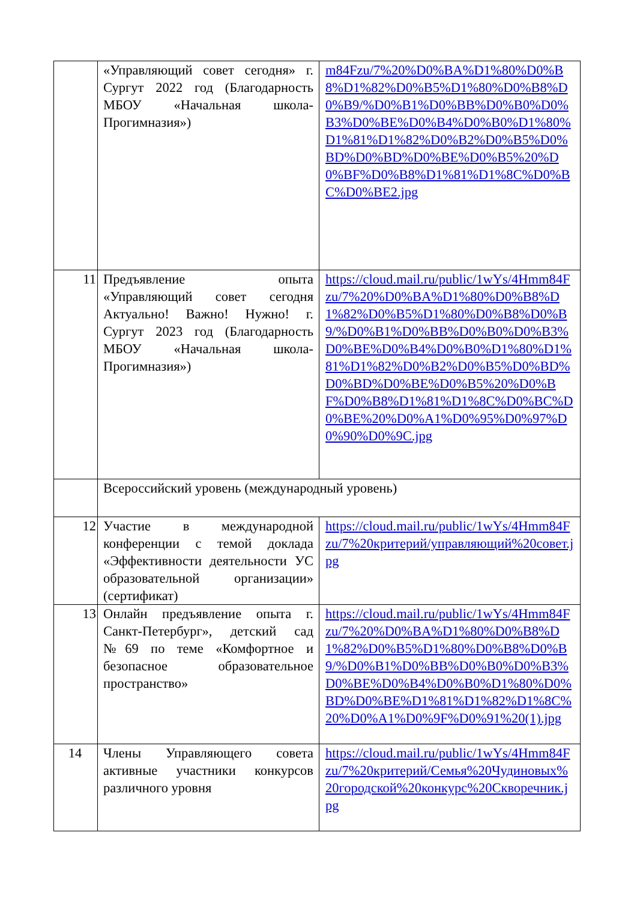| | «Управляющий совет сегодня» г. Сургут 2022 год (Благодарность МБОУ «Начальная школа-Прогимназия») | m84Fzu/7%20%D0%BA%D1%80%D0%B8%D1%82%D0%B5%D1%80%D0%B8%D0%B9/%D0%B1%D0%BB%D0%B0%D0%B3%D0%BE%D0%B4%D0%B0%D1%80%D1%81%D1%82%D0%B2%D0%B5%D0%BD%D0%BD%D0%BE%D0%B5%20%D0%BF%D0%B8%D1%81%D1%8C%D0%BC%D0%BE2.jpg |
| 11 | Предъявление опыта «Управляющий совет сегодня Актуально! Важно! Нужно! г. Сургут 2023 год (Благодарность МБОУ «Начальная школа-Прогимназия») | https://cloud.mail.ru/public/1wYs/4Hmm84Fzu/7%20%D0%BA%D1%80%D0%B8%D1%82%D0%B5%D1%80%D0%B8%D0%B9/%D0%B1%D0%BB%D0%B0%D0%B3%D0%BE%D0%B4%D0%B0%D1%80%D1%81%D1%82%D0%B2%D0%B5%D0%BD%D0%BD%D0%BE%D0%B5%20%D0%BF%D0%B8%D1%81%D1%8C%D0%BC%D0%BE%20%D0%A1%D0%95%D0%97%D0%90%D0%9C.jpg |
| | Всероссийский уровень (международный уровень) | |
| 12 | Участие в международной конференции с темой доклада «Эффективности деятельности УС образовательной организации» (сертификат) | https://cloud.mail.ru/public/1wYs/4Hmm84Fzu/7%20критерий/управляющий%20совет.jpg |
| 13 | Онлайн предъявление опыта г. Санкт-Петербург», детский сад №69 по теме «Комфортное и безопасное образовательное пространство» | https://cloud.mail.ru/public/1wYs/4Hmm84Fzu/7%20%D0%BA%D1%80%D0%B8%D1%82%D0%B5%D1%80%D0%B8%D0%B9/%D0%B1%D0%BB%D0%B0%D0%B3%D0%BE%D0%B4%D0%B0%D1%80%D0%BD%D0%BE%D1%81%D1%82%D1%8C%20%D0%A1%D0%9F%D0%91%20(1).jpg |
| 14 | Члены Управляющего совета активные участники конкурсов различного уровня | https://cloud.mail.ru/public/1wYs/4Hmm84Fzu/7%20критерий/Семья%20Чудиновых%20городской%20конкурс%20Скворечник.jpg |